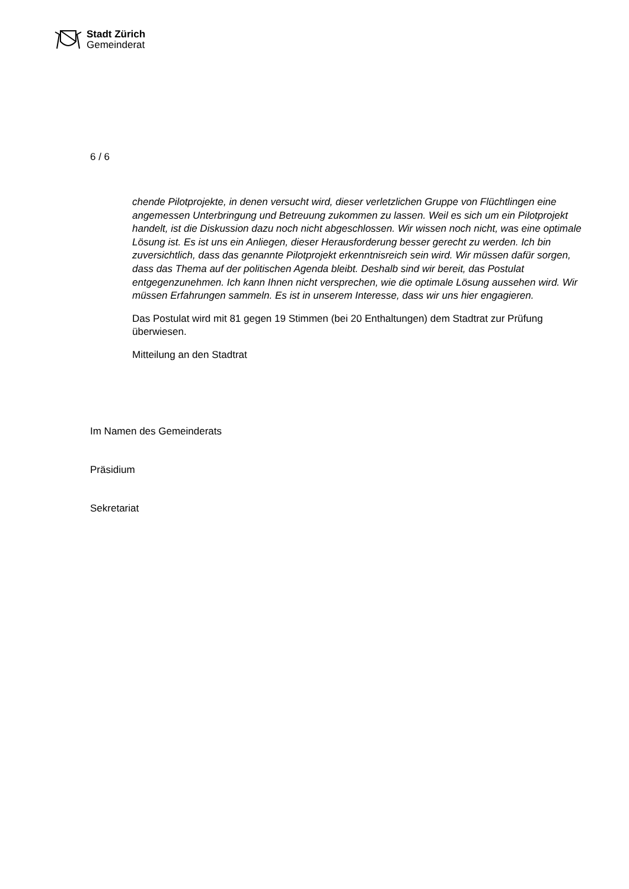Stadt Zürich
Gemeinderat
6 / 6
chende Pilotprojekte, in denen versucht wird, dieser verletzlichen Gruppe von Flüchtlingen eine angemessen Unterbringung und Betreuung zukommen zu lassen. Weil es sich um ein Pilotprojekt handelt, ist die Diskussion dazu noch nicht abgeschlossen. Wir wissen noch nicht, was eine optimale Lösung ist. Es ist uns ein Anliegen, dieser Herausforderung besser gerecht zu werden. Ich bin zuversichtlich, dass das genannte Pilotprojekt erkenntnisreich sein wird. Wir müssen dafür sorgen, dass das Thema auf der politischen Agenda bleibt. Deshalb sind wir bereit, das Postulat entgegenzunehmen. Ich kann Ihnen nicht versprechen, wie die optimale Lösung aussehen wird. Wir müssen Erfahrungen sammeln. Es ist in unserem Interesse, dass wir uns hier engagieren.
Das Postulat wird mit 81 gegen 19 Stimmen (bei 20 Enthaltungen) dem Stadtrat zur Prüfung überwiesen.
Mitteilung an den Stadtrat
Im Namen des Gemeinderats
Präsidium
Sekretariat